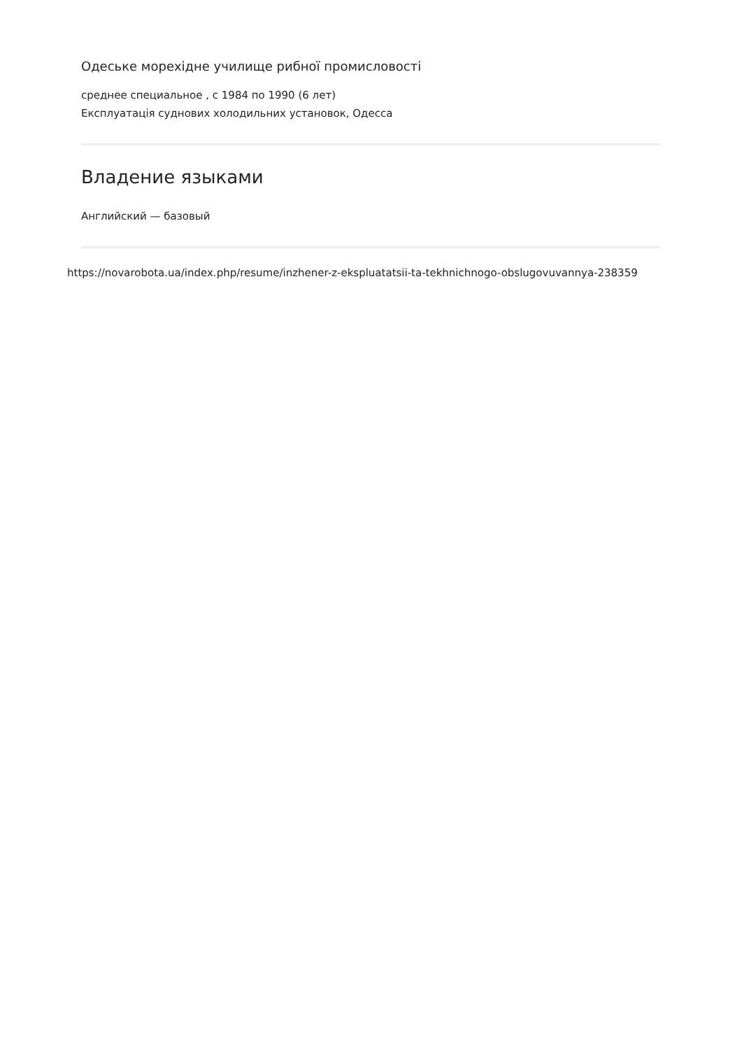Одеське морехідне училище рибної промисловості
среднее специальное , с 1984 по 1990 (6 лет)
Експлуатація суднових холодильних установок, Одесса
Владение языками
Английский — базовый
https://novarobota.ua/index.php/resume/inzhener-z-ekspluatatsii-ta-tekhnichnogo-obslugovuvannya-238359